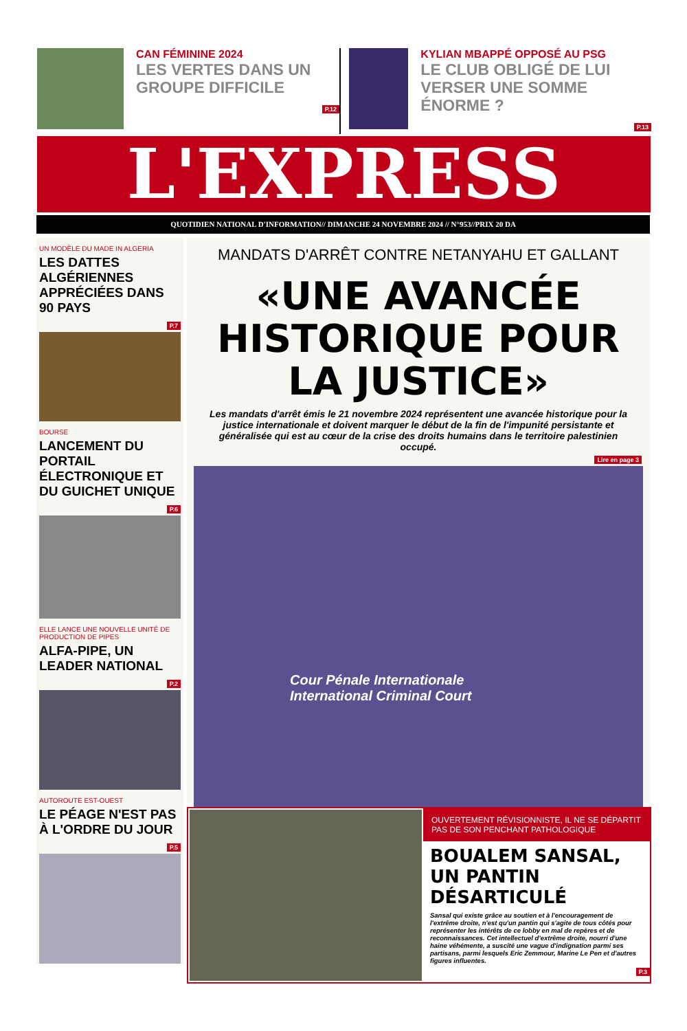CAN FÉMININE 2024
LES VERTES DANS UN GROUPE DIFFICILE
P.12
KYLIAN MBAPPÉ OPPOSÉ AU PSG
LE CLUB OBLIGÉ DE LUI VERSER UNE SOMME ÉNORME ?
P.13
L'EXPRESS
QUOTIDIEN NATIONAL D'INFORMATION// DIMANCHE 24 NOVEMBRE 2024 // N°953//PRIX 20 DA
UN MODÈLE DU MADE IN ALGERIA
LES DATTES ALGÉRIENNES APPRÉCIÉES DANS 90 PAYS
P.7
BOURSE
LANCEMENT DU PORTAIL ÉLECTRONIQUE ET DU GUICHET UNIQUE
P.6
ELLE LANCE UNE NOUVELLE UNITÉ DE PRODUCTION DE PIPES
ALFA-PIPE, UN LEADER NATIONAL
P.2
AUTOROUTE EST-OUEST
LE PÉAGE N'EST PAS À L'ORDRE DU JOUR
P.5
MANDATS D'ARRÊT CONTRE NETANYAHU ET GALLANT
«UNE AVANCÉE HISTORIQUE POUR LA JUSTICE»
Les mandats d'arrêt émis le 21 novembre 2024 représentent une avancée historique pour la justice internationale et doivent marquer le début de la fin de l'impunité persistante et généralisée qui est au cœur de la crise des droits humains dans le territoire palestinien occupé.
Lire en page 3
Cour Pénale Internationale
International Criminal Court
OUVERTEMENT RÉVISIONNISTE, IL NE SE DÉPARTIT PAS DE SON PENCHANT PATHOLOGIQUE
BOUALEM SANSAL, UN PANTIN DÉSARTICULÉ
Sansal qui existe grâce au soutien et à l'encouragement de l'extrême droite, n'est qu'un pantin qui s'agite de tous côtés pour représenter les intérêts de ce lobby en mal de repères et de reconnaissances. Cet intellectuel d'extrême droite, nourri d'une haine véhémente, a suscité une vague d'indignation parmi ses partisans, parmi lesquels Eric Zemmour, Marine Le Pen et d'autres figures influentes.
P.3